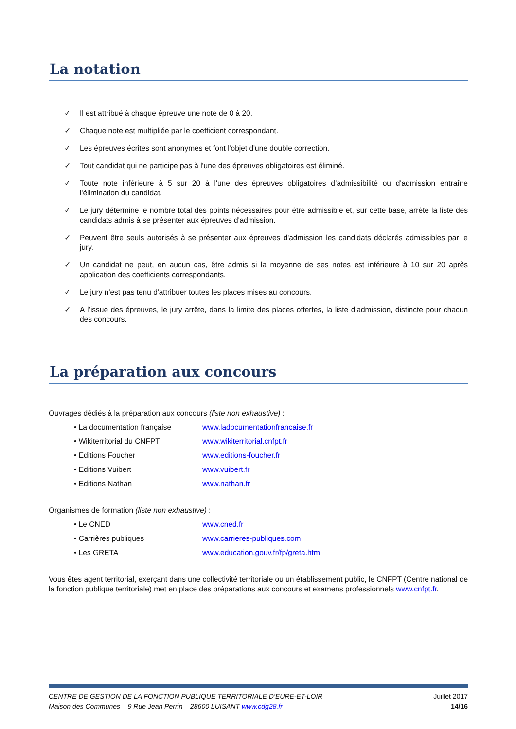La notation
✓ Il est attribué à chaque épreuve une note de 0 à 20.
✓ Chaque note est multipliée par le coefficient correspondant.
✓ Les épreuves écrites sont anonymes et font l'objet d'une double correction.
✓ Tout candidat qui ne participe pas à l'une des épreuves obligatoires est éliminé.
✓ Toute note inférieure à 5 sur 20 à l'une des épreuves obligatoires d’admissibilité ou d'admission entraîne l'élimination du candidat.
✓ Le jury détermine le nombre total des points nécessaires pour être admissible et, sur cette base, arrête la liste des candidats admis à se présenter aux épreuves d'admission.
✓ Peuvent être seuls autorisés à se présenter aux épreuves d'admission les candidats déclarés admissibles par le jury.
✓ Un candidat ne peut, en aucun cas, être admis si la moyenne de ses notes est inférieure à 10 sur 20 après application des coefficients correspondants.
✓ Le jury n'est pas tenu d'attribuer toutes les places mises au concours.
✓ A l’issue des épreuves, le jury arrête, dans la limite des places offertes, la liste d'admission, distincte pour chacun des concours.
La préparation aux concours
Ouvrages dédiés à la préparation aux concours (liste non exhaustive) :
• La documentation française www.ladocumentationfrancaise.fr
• Wikiterritorial du CNFPT www.wikiterritorial.cnfpt.fr
• Editions Foucher www.editions-foucher.fr
• Editions Vuibert www.vuibert.fr
• Editions Nathan www.nathan.fr
Organismes de formation (liste non exhaustive) :
• Le CNED www.cned.fr
• Carrières publiques www.carrieres-publiques.com
• Les GRETA www.education.gouv.fr/fp/greta.htm
Vous êtes agent territorial, exerçant dans une collectivité territoriale ou un établissement public, le CNFPT (Centre national de la fonction publique territoriale) met en place des préparations aux concours et examens professionnels www.cnfpt.fr.
CENTRE DE GESTION DE LA FONCTION PUBLIQUE TERRITORIALE D’EURE-ET-LOIR
Maison des Communes – 9 Rue Jean Perrin – 28600 LUISANT www.cdg28.fr
Juillet 2017
14/16